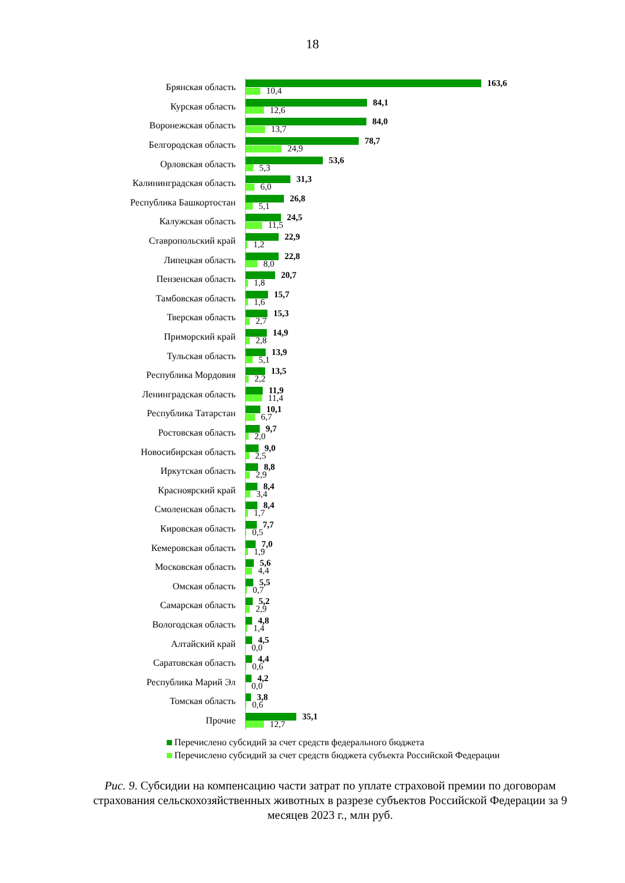18
Брянская область
163,6
10,4
Курская область
84,1
12,6
Воронежская область
84,0
13,7
Белгородская область
78,7
24,9
Орловская область
53,6
5,3
Калининградская область
31,3
6,0
Республика Башкортостан
26,8
5,1
Калужская область
24,5
11,5
Ставропольский край
22,9
1,2
Липецкая область
22,8
8,0
Пензенская область
20,7
1,8
Тамбовская область
15,7
1,6
Тверская область
15,3
2,7
Приморский край
14,9
2,8
Тульская область
13,9
5,1
Республика Мордовия
13,5
2,2
Ленинградская область
11,9
11,4
Республика Татарстан
10,1
6,7
Ростовская область
9,7
2,0
Новосибирская область
9,0
2,5
Иркутская область
8,8
2,9
Красноярский край
8,4
3,4
Смоленская область
8,4
1,7
Кировская область
7,7
0,5
Кемеровская область
7,0
1,9
Московская область
5,6
4,4
Омская область
5,5
0,7
Самарская область
5,2
2,9
Вологодская область
4,8
1,4
Алтайский край
4,5
0,0
Саратовская область
4,4
0,6
Республика Марий Эл
4,2
0,0
Томская область
3,8
0,6
Прочие
35,1
12,7
Перечислено субсидий за счет средств федерального бюджета
Перечислено субсидий за счет средств бюджета субъекта Российской Федерации
Рис. 9. Субсидии на компенсацию части затрат по уплате страховой премии по договорам страхования сельскохозяйственных животных в разрезе субъектов Российской Федерации за 9 месяцев 2023 г., млн руб.